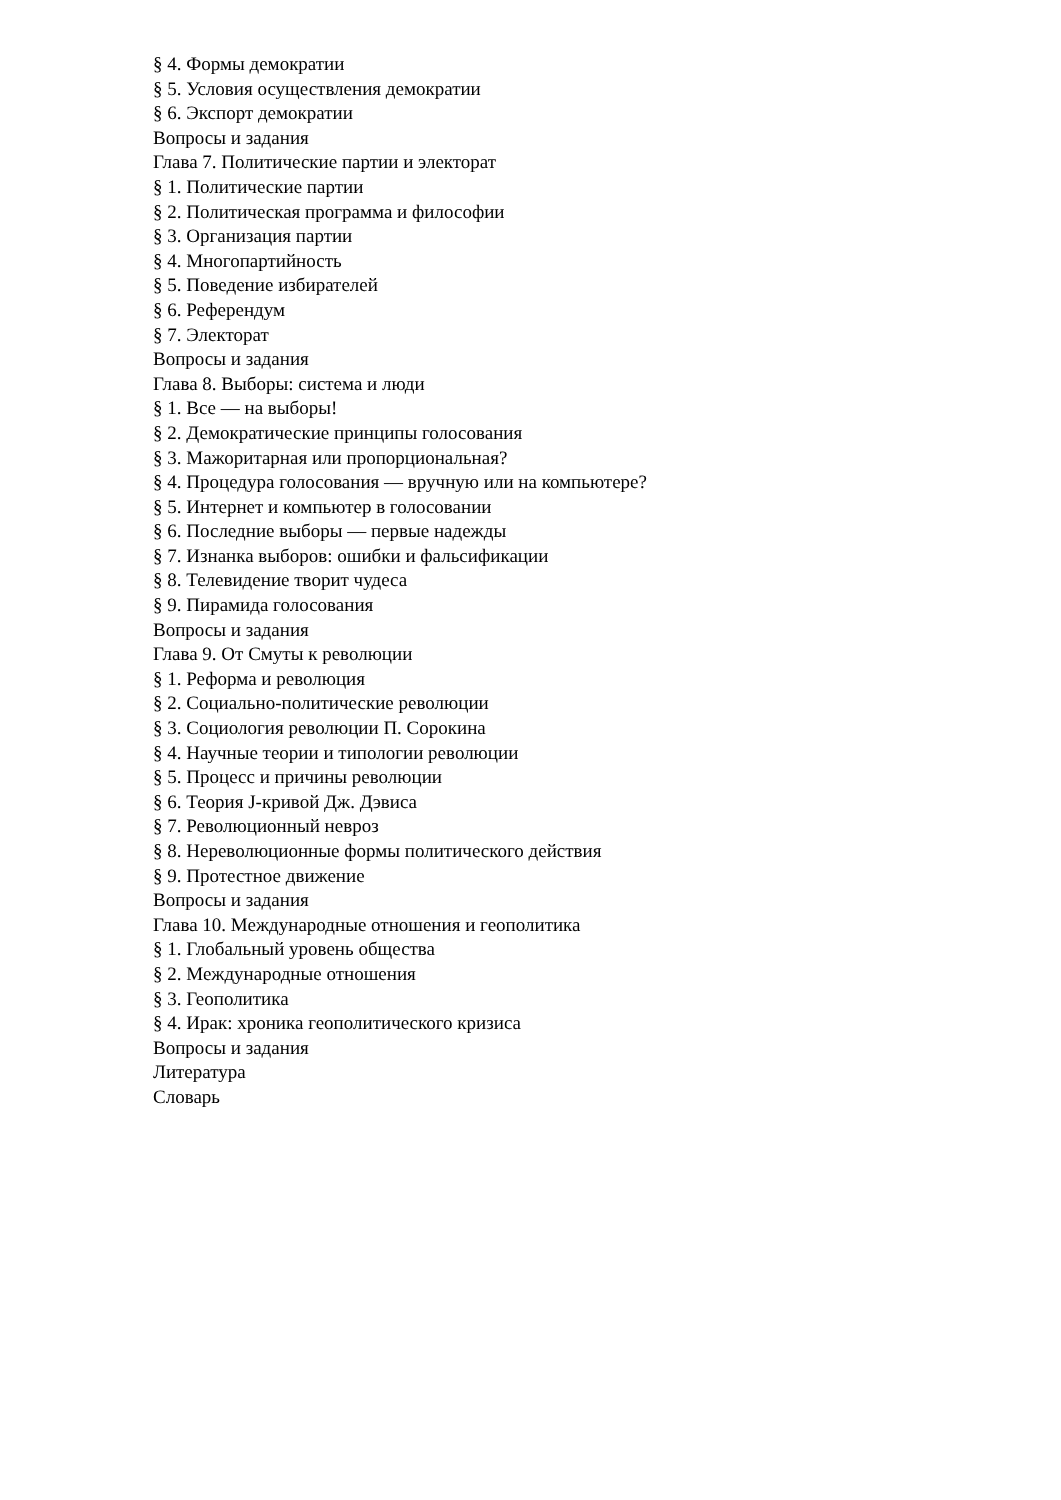§ 4. Формы демократии
§ 5. Условия осуществления демократии
§ 6. Экспорт демократии
Вопросы и задания
Глава 7. Политические партии и электорат
§ 1. Политические партии
§ 2. Политическая программа и философии
§ 3. Организация партии
§ 4. Многопартийность
§ 5. Поведение избирателей
§ 6. Референдум
§ 7. Электорат
Вопросы и задания
Глава 8. Выборы: система и люди
§ 1. Все — на выборы!
§ 2. Демократические принципы голосования
§ 3. Мажоритарная или пропорциональная?
§ 4. Процедура голосования — вручную или на компьютере?
§ 5. Интернет и компьютер в голосовании
§ 6. Последние выборы — первые надежды
§ 7. Изнанка выборов: ошибки и фальсификации
§ 8. Телевидение творит чудеса
§ 9. Пирамида голосования
Вопросы и задания
Глава 9. От Смуты к революции
§ 1. Реформа и революция
§ 2. Социально-политические революции
§ 3. Социология революции П. Сорокина
§ 4. Научные теории и типологии революции
§ 5. Процесс и причины революции
§ 6. Теория J-кривой Дж. Дэвиса
§ 7. Революционный невроз
§ 8. Нереволюционные формы политического действия
§ 9. Протестное движение
Вопросы и задания
Глава 10. Международные отношения и геополитика
§ 1. Глобальный уровень общества
§ 2. Международные отношения
§ 3. Геополитика
§ 4. Ирак: хроника геополитического кризиса
Вопросы и задания
Литература
Словарь